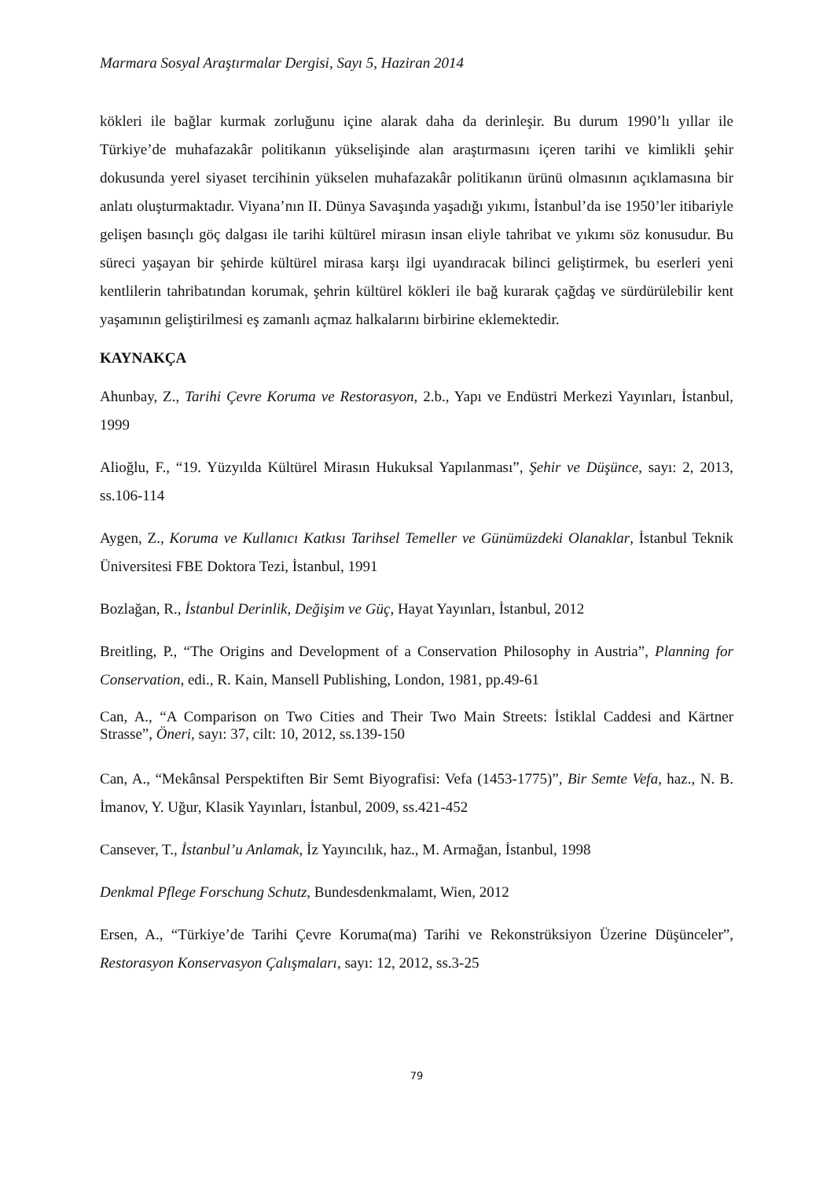Marmara Sosyal Araştırmalar Dergisi, Sayı 5, Haziran 2014
kökleri ile bağlar kurmak zorluğunu içine alarak daha da derinleşir. Bu durum 1990’lı yıllar ile Türkiye’de muhafazakâr politikanın yükselişinde alan araştırmasını içeren tarihi ve kimlikli şehir dokusunda yerel siyaset tercihinin yükselen muhafazakâr politikanın ürünü olmasının açıklamasına bir anlatı oluşturmaktadır. Viyana’nın II. Dünya Savaşında yaşadığı yıkımı, İstanbul’da ise 1950’ler itibariyle gelişen basınçlı göç dalgası ile tarihi kültürel mirasın insan eliyle tahribat ve yıkımı söz konusudur. Bu süreci yaşayan bir şehirde kültürel mirasa karşı ilgi uyandıracak bilinci geliştirmek, bu eserleri yeni kentlilerin tahribatından korumak, şehrin kültürel kökleri ile bağ kurarak çağdaş ve sürdürülebilir kent yaşamının geliştirilmesi eş zamanlı açmaz halkalarını birbirine eklemektedir.
KAYNAKÇA
Ahunbay, Z., Tarihi Çevre Koruma ve Restorasyon, 2.b., Yapı ve Endüstri Merkezi Yayınları, İstanbul, 1999
Alioğlu, F., “19. Yüzyılda Kültürel Mirasın Hukuksal Yapılanması”, Şehir ve Düşünce, sayı: 2, 2013, ss.106-114
Aygen, Z., Koruma ve Kullanıcı Katkısı Tarihsel Temeller ve Günümüzdeki Olanaklar, İstanbul Teknik Üniversitesi FBE Doktora Tezi, İstanbul, 1991
Bozlağan, R., İstanbul Derinlik, Değişim ve Güç, Hayat Yayınları, İstanbul, 2012
Breitling, P., “The Origins and Development of a Conservation Philosophy in Austria”, Planning for Conservation, edi., R. Kain, Mansell Publishing, London, 1981, pp.49-61
Can, A., “A Comparison on Two Cities and Their Two Main Streets: İstiklal Caddesi and Kärtner Strasse”, Öneri, sayı: 37, cilt: 10, 2012, ss.139-150
Can, A., “Mekânsal Perspektiften Bir Semt Biyografisi: Vefa (1453-1775)”, Bir Semte Vefa, haz., N. B. İmanov, Y. Uğur, Klasik Yayınları, İstanbul, 2009, ss.421-452
Cansever, T., İstanbul’u Anlamak, İz Yayıncılık, haz., M. Armağan, İstanbul, 1998
Denkmal Pflege Forschung Schutz, Bundesdenkmalamt, Wien, 2012
Ersen, A., “Türkiye’de Tarihi Çevre Koruma(ma) Tarihi ve Rekonstrüksiyon Üzerine Düşünceler”, Restorasyon Konservasyon Çalışmaları, sayı: 12, 2012, ss.3-25
79